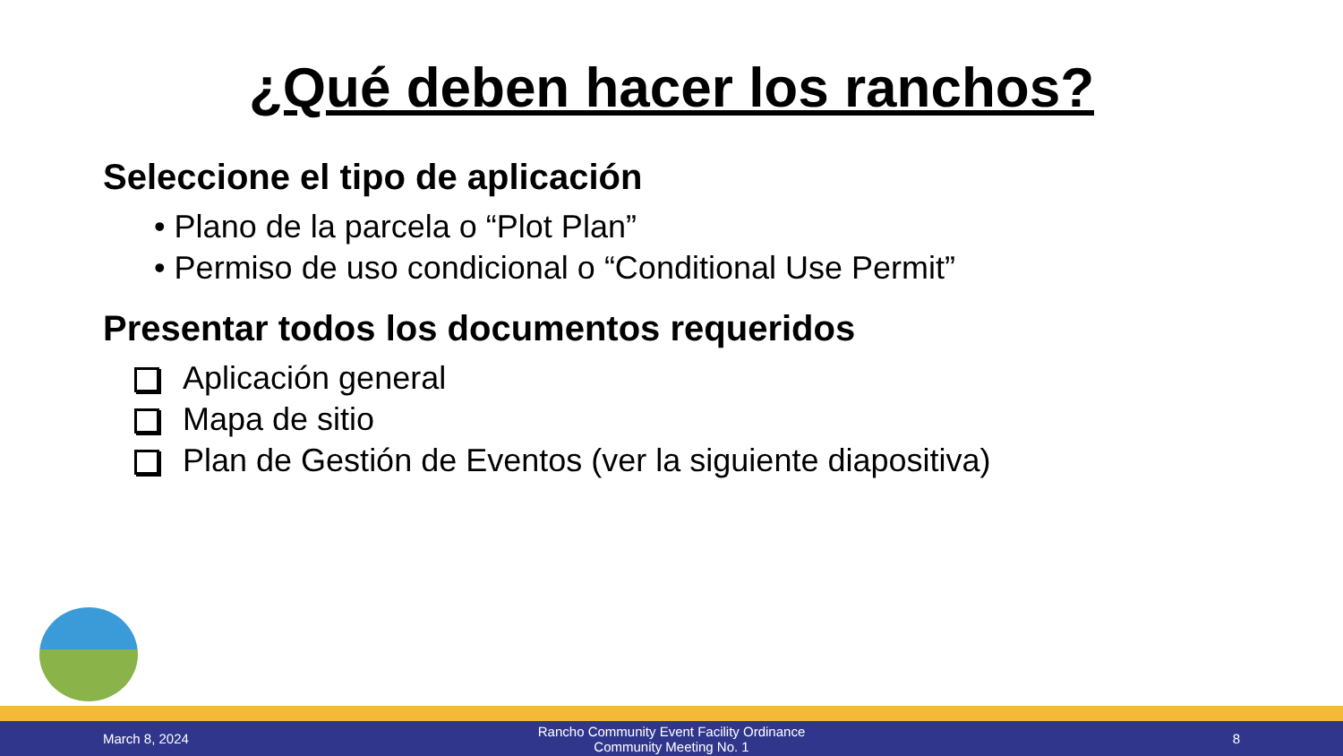¿Qué deben hacer los ranchos?
Seleccione el tipo de aplicación
• Plano de la parcela o “Plot Plan”
• Permiso de uso condicional o “Conditional Use Permit”
Presentar todos los documentos requeridos
Aplicación general
Mapa de sitio
Plan de Gestión de Eventos (ver la siguiente diapositiva)
March 8, 2024
Rancho Community Event Facility Ordinance
Community Meeting No. 1
8